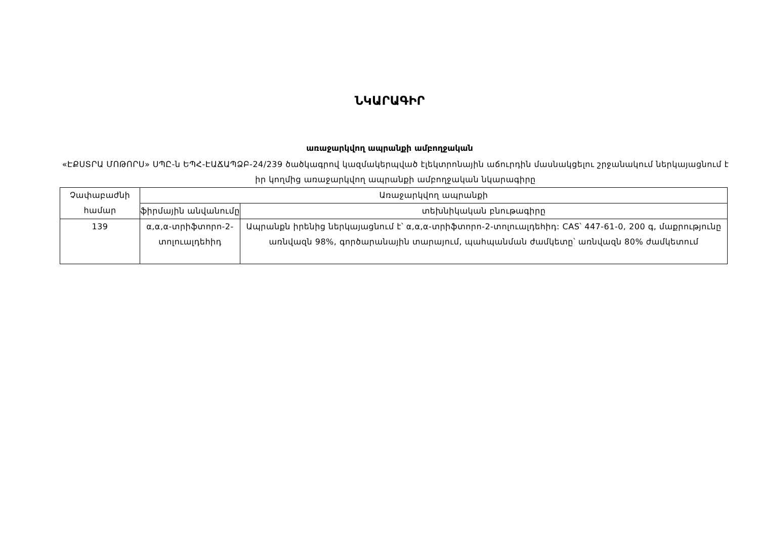ՆԿԱՐԱԳԻՐ
առաջարկվող ապրանքի ամբողջական
«ԷՔՍՏՐԱ ՄՈԹՈՐՍ» ՍՊԸ-ն ԵՊՀ-ԷԱՃԱՊՁԲ-24/239 ծածկագրով կազմակերպված էլեկտրոնային աճուրդին մասնակցելու շրջանակում ներկայացնում է իր կողմից առաջարկվող ապրանքի ամբողջական նկարագիրը
| Չափաբաժնի համար | Առաջարկվող ապրանքի | |
| --- | --- | --- |
| | ֆիրմային անվանումը | տեխնիկական բնութագիրը |
| 139 | α,α,α-տրիֆտորո-2-տոլուալդեհիդ | Ապրանքն իրենից ներկայացնում է՝ α,α,α-տրիֆտորո-2-տոլուալդեհիդ: CAS՝ 447-61-0, 200 գ, մաքրությունը առնվազն 98%, գործարանային տարայում, պահպանման ժամկետը՝ առնվազն 80% ժամկետում |